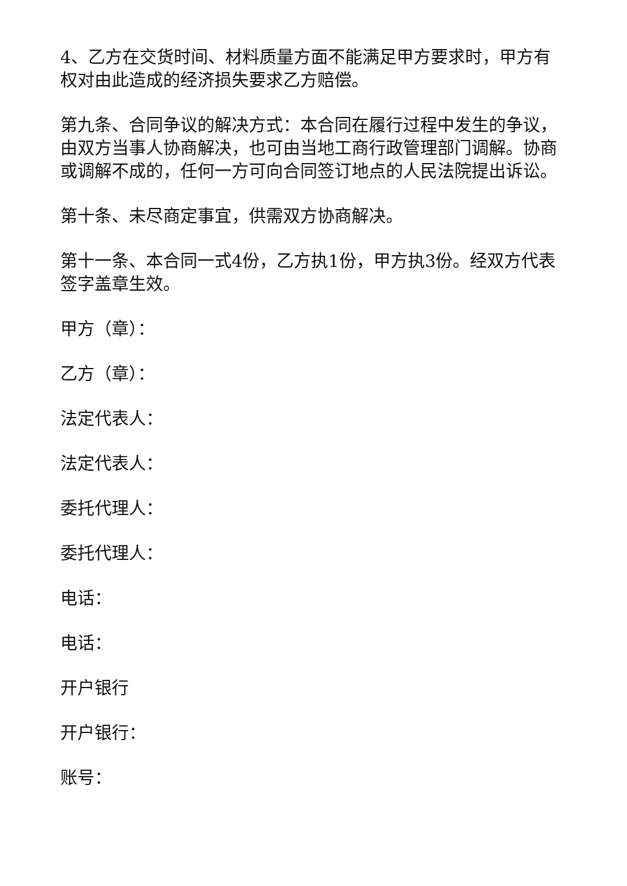4、乙方在交货时间、材料质量方面不能满足甲方要求时，甲方有权对由此造成的经济损失要求乙方赔偿。
第九条、合同争议的解决方式：本合同在履行过程中发生的争议，由双方当事人协商解决，也可由当地工商行政管理部门调解。协商或调解不成的，任何一方可向合同签订地点的人民法院提出诉讼。
第十条、未尽商定事宜，供需双方协商解决。
第十一条、本合同一式4份，乙方执1份，甲方执3份。经双方代表签字盖章生效。
甲方（章）：
乙方（章）：
法定代表人：
法定代表人：
委托代理人：
委托代理人：
电话：
电话：
开户银行
开户银行：
账号：